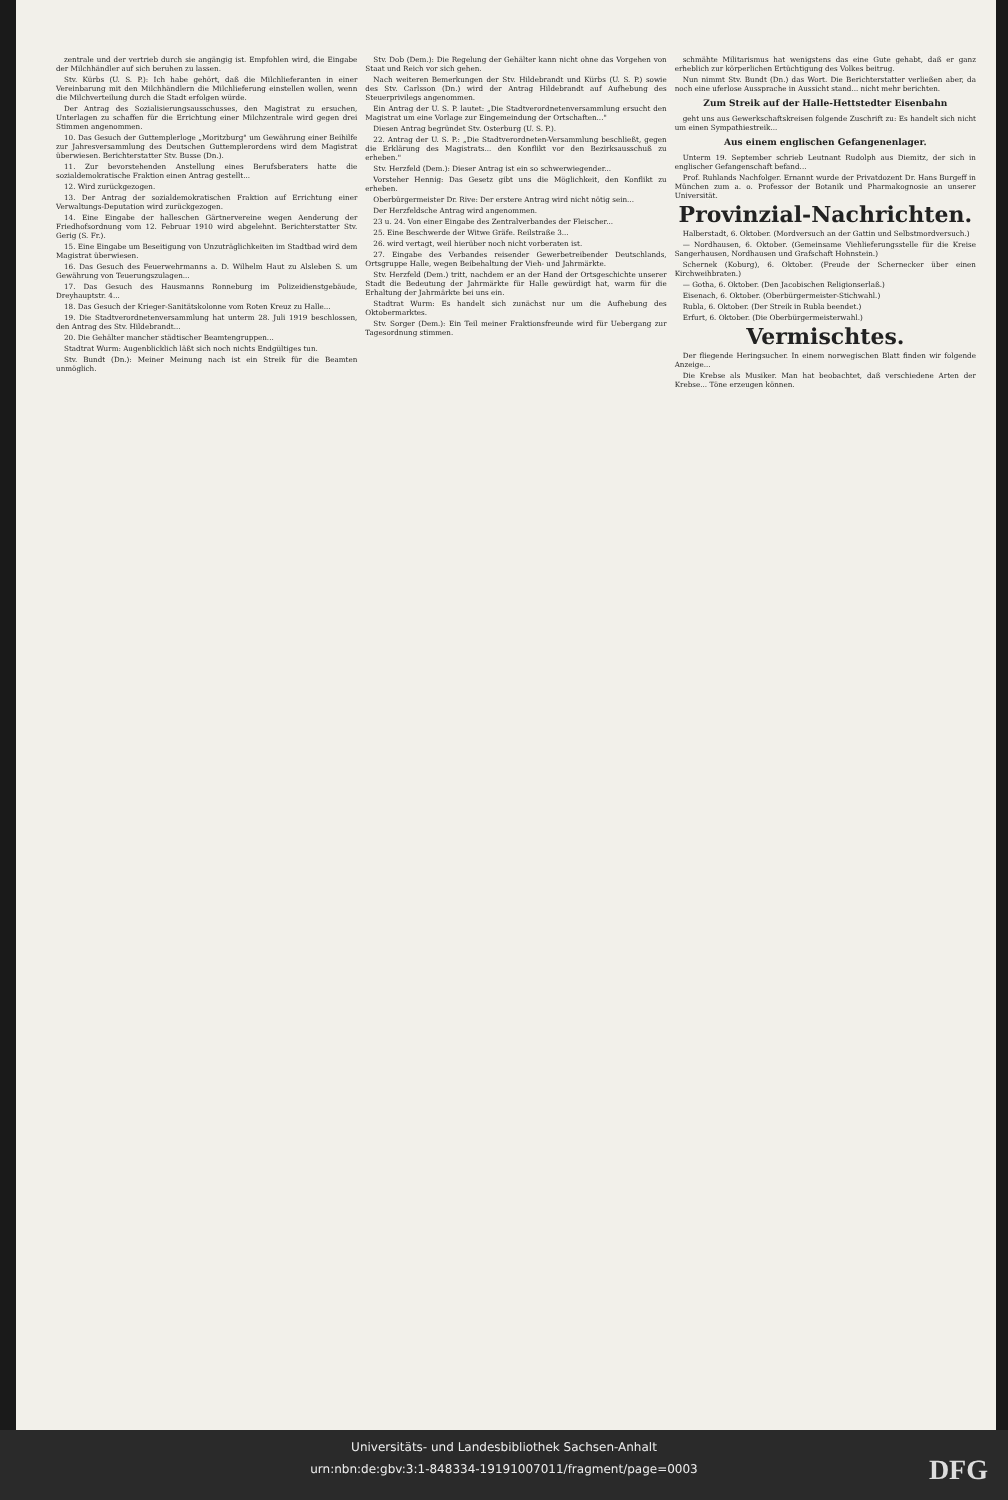zentrale und der vertrieb durch sie angängig ist. Empfohlen wird, die Eingabe der Milchhändler auf sich beruhen zu lassen.
Stv. Kürbs (U. S. P.): Ich habe gehört, daß die Milchlieferanten in einer Vereinbarung mit den Milchhändlern die Milchlieferung einstellen wollen, wenn die Milchverteilung durch die Stadt erfolgen würde.
Der Antrag des Sozialisierungsausschusses, den Magistrat zu ersuchen, Unterlagen zu schaffen für die Errichtung einer Milchzentrale wird gegen drei Stimmen angenommen.
10. Das Gesuch der Guttemplerloge „Moritzburg" um Gewährung einer Beihilfe zur Jahresversammlung des Deutschen Guttemplerordens wird dem Magistrat überwiesen. Berichterstatter Stv. Busse (Dn.).
11. Zur bevorstehenden Anstellung eines Berufsberaters hatte die sozialdemokratische Fraktion einen Antrag gestellt...
12. Wird zurückgezogen.
13. Der Antrag der sozialdemokratischen Fraktion auf Errichtung einer Verwaltungs-Deputation wird zurückgezogen.
14. Eine Eingabe der halleschen Gärtnervereine wegen Aenderung der Friedhofsordnung vom 12. Februar 1910 wird abgelehnt. Berichterstatter Stv. Gerig (S. Fr.).
15. Eine Eingabe um Beseitigung von Unzuträglichkeiten im Stadtbad wird dem Magistrat überwiesen.
16. Das Gesuch des Feuerwehrmanns a. D. Wilhelm Haut zu Alsleben S. um Gewährung von Teuerungszulagen...
17. Das Gesuch des Hausmanns Ronneburg im Polizeidienstgebäude, Dreyhauptstr. 4...
18. Das Gesuch der Krieger-Sanitätskolonne vom Roten Kreuz zu Halle...
19. Die Stadtverordnetenversammlung hat unterm 28. Juli 1919 beschlossen, den Antrag des Stv. Hildebrandt...
20. Die Gehälter mancher städtischer Beamtengruppen...
Stadtrat Wurm: Augenblicklich läßt sich noch nichts Endgültiges tun.
Stv. Bundt (Dn.): Meiner Meinung nach ist ein Streik für die Beamten unmöglich.
Stv. Dob (Dem.): Die Regelung der Gehälter kann nicht ohne das Vorgehen von Staat und Reich vor sich gehen.
Nach weiteren Bemerkungen der Stv. Hildebrandt und Kürbs (U. S. P.) sowie des Stv. Carlsson (Dn.) wird der Antrag Hildebrandt auf Aufhebung des Steuerprivilegs angenommen.
Ein Antrag der U. S. P. lautet: „Die Stadtverordnetenversammlung ersucht den Magistrat um eine Vorlage zur Eingemeindung der Ortschaften..."
Diesen Antrag begründet Stv. Osterburg (U. S. P.).
22. Antrag der U. S. P.: „Die Stadtverordneten-Versammlung beschließt, gegen die Erklärung des Magistrats... den Konflikt vor den Bezirksausschuß zu erheben."
Stv. Herzfeld (Dem.): Dieser Antrag ist ein so schwerwiegender...
Vorsteher Hennig: Das Gesetz gibt uns die Möglichkeit, den Konflikt zu erheben.
Oberbürgermeister Dr. Rive: Der erstere Antrag wird nicht nötig sein...
Der Herzfeldsche Antrag wird angenommen.
23 u. 24. Von einer Eingabe des Zentralverbandes der Fleischer...
25. Eine Beschwerde der Witwe Gräfe. Reilstraße 3...
26. wird vertagt, weil hierüber noch nicht vorberaten ist.
27. Eingabe des Verbandes reisender Gewerbetreibender Deutschlands, Ortsgruppe Halle, wegen Beibehaltung der Vieh- und Jahrmärkte.
Stv. Herzfeld (Dem.) tritt, nachdem er an der Hand der Ortsgeschichte unserer Stadt die Bedeutung der Jahrmärkte für Halle gewürdigt hat, warm für die Erhaltung der Jahrmärkte bei uns ein.
Stadtrat Wurm: Es handelt sich zunächst nur um die Aufhebung des Oktobermarktes.
Stv. Sorger (Dem.): Ein Teil meiner Fraktionsfreunde wird für Uebergang zur Tagesordnung stimmen.
schmähte Militarismus hat wenigstens das eine Gute gehabt, daß er ganz erheblich zur körperlichen Ertüchtigung des Volkes beitrug.
Nun nimmt Stv. Bundt (Dn.) das Wort. Die Berichterstatter verließen aber, da noch eine uferlose Aussprache in Aussicht stand... nicht mehr berichten.
Zum Streik auf der Halle-Hettstedter Eisenbahn
geht uns aus Gewerkschaftskreisen folgende Zuschrift zu: Es handelt sich nicht um einen Sympathiestreik...
Aus einem englischen Gefangenenlager.
Unterm 19. September schrieb Leutnant Rudolph aus Diemitz, der sich in englischer Gefangenschaft befand...
Prof. Ruhlands Nachfolger. Ernannt wurde der Privatdozent Dr. Hans Burgeff in München zum a. o. Professor der Botanik und Pharmakognosie an unserer Universität.
Provinzial-Nachrichten.
Halberstadt, 6. Oktober. (Mordversuch an der Gattin und Selbstmordversuch.)
— Nordhausen, 6. Oktober. (Gemeinsame Viehlieferungsstelle für die Kreise Sangerhausen, Nordhausen und Grafschaft Hohnstein.)
Schernek (Koburg), 6. Oktober. (Freude der Schernecker über einen Kirchweihbraten.)
— Gotha, 6. Oktober. (Den Jacobischen Religionserlaß.)
Eisenach, 6. Oktober. (Oberbürgermeister-Stichwahl.)
Rubla, 6. Oktober. (Der Streik in Rubla beendet.)
Erfurt, 6. Oktober. (Die Oberbürgermeisterwahl.)
Vermischtes.
Der fliegende Heringsucher. In einem norwegischen Blatt finden wir folgende Anzeige...
Die Krebse als Musiker. Man hat beobachtet, daß verschiedene Arten der Krebse... Töne erzeugen können.
Universitäts- und Landesbibliothek Sachsen-Anhalt
urn:nbn:de:gbv:3:1-848334-19191007011/fragment/page=0003
DFG